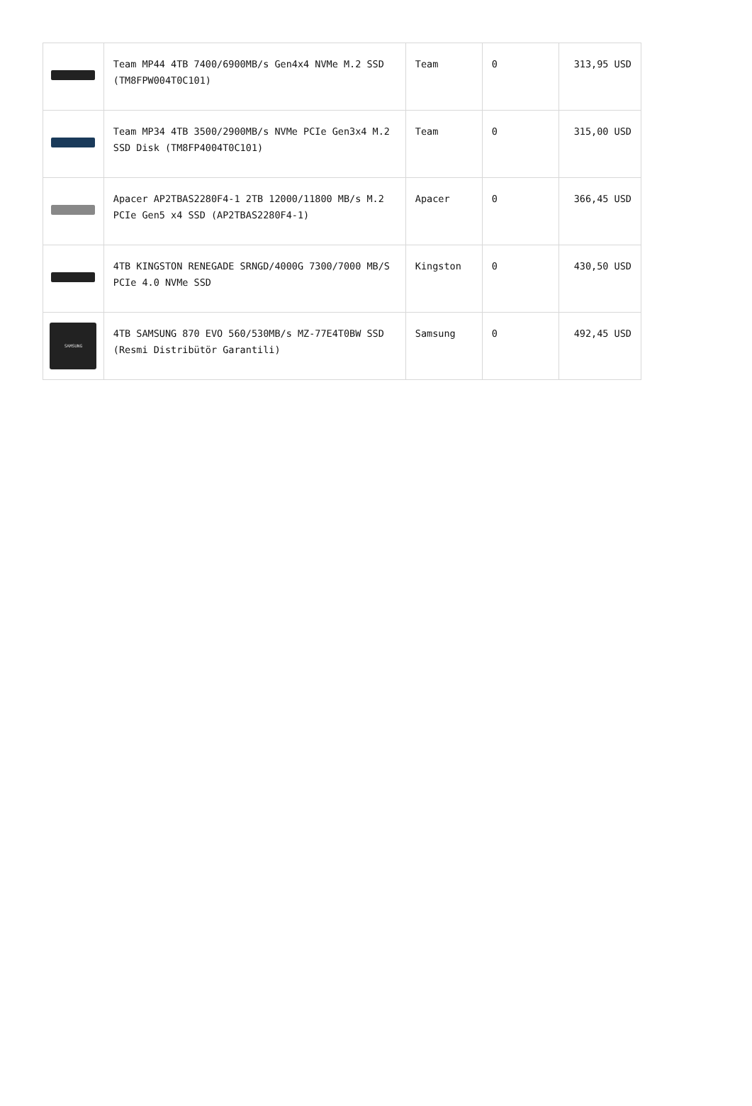| | Team MP44 4TB 7400/6900MB/s Gen4x4 NVMe M.2 SSD (TM8FPW004T0C101) | Team | 0 | 313,95 USD |
| | Team MP34 4TB 3500/2900MB/s NVMe PCIe Gen3x4 M.2 SSD Disk (TM8FP4004T0C101) | Team | 0 | 315,00 USD |
| | Apacer AP2TBAS2280F4-1 2TB 12000/11800 MB/s M.2 PCIe Gen5 x4 SSD (AP2TBAS2280F4-1) | Apacer | 0 | 366,45 USD |
| | 4TB KINGSTON RENEGADE SRNGD/4000G 7300/7000 MB/S PCIe 4.0 NVMe SSD | Kingston | 0 | 430,50 USD |
| SAMSUNG | 4TB SAMSUNG 870 EVO 560/530MB/s MZ-77E4T0BW SSD (Resmi Distribütör Garantili) | Samsung | 0 | 492,45 USD |